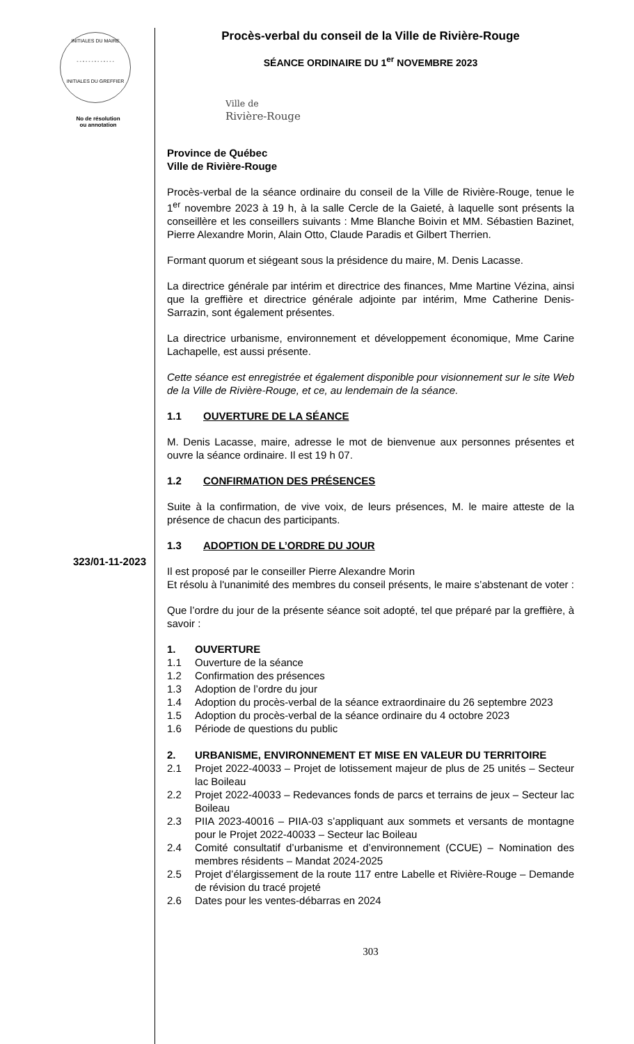INITIALES DU MAIRE
- - - - - - - - - - - - -
INITIALES DU GREFFIER
No de résolution
ou annotation
323/01-11-2023
Procès-verbal du conseil de la Ville de Rivière-Rouge
SÉANCE ORDINAIRE DU 1<sup>er</sup> NOVEMBRE 2023
Ville de
Rivière-Rouge
Province de Québec
Ville de Rivière-Rouge
Procès-verbal de la séance ordinaire du conseil de la Ville de Rivière-Rouge, tenue le 1<sup>er</sup> novembre 2023 à 19 h, à la salle Cercle de la Gaieté, à laquelle sont présents la conseillère et les conseillers suivants : Mme Blanche Boivin et MM. Sébastien Bazinet, Pierre Alexandre Morin, Alain Otto, Claude Paradis et Gilbert Therrien.
Formant quorum et siégeant sous la présidence du maire, M. Denis Lacasse.
La directrice générale par intérim et directrice des finances, Mme Martine Vézina, ainsi que la greffière et directrice générale adjointe par intérim, Mme Catherine Denis-Sarrazin, sont également présentes.
La directrice urbanisme, environnement et développement économique, Mme Carine Lachapelle, est aussi présente.
Cette séance est enregistrée et également disponible pour visionnement sur le site Web de la Ville de Rivière-Rouge, et ce, au lendemain de la séance.
1.1 OUVERTURE DE LA SÉANCE
M. Denis Lacasse, maire, adresse le mot de bienvenue aux personnes présentes et ouvre la séance ordinaire. Il est 19 h 07.
1.2 CONFIRMATION DES PRÉSENCES
Suite à la confirmation, de vive voix, de leurs présences, M. le maire atteste de la présence de chacun des participants.
1.3 ADOPTION DE L’ORDRE DU JOUR
Il est proposé par le conseiller Pierre Alexandre Morin
Et résolu à l'unanimité des membres du conseil présents, le maire s’abstenant de voter :
Que l’ordre du jour de la présente séance soit adopté, tel que préparé par la greffière, à savoir :
1. OUVERTURE
1.1 Ouverture de la séance
1.2 Confirmation des présences
1.3 Adoption de l’ordre du jour
1.4 Adoption du procès-verbal de la séance extraordinaire du 26 septembre 2023
1.5 Adoption du procès-verbal de la séance ordinaire du 4 octobre 2023
1.6 Période de questions du public
2. URBANISME, ENVIRONNEMENT ET MISE EN VALEUR DU TERRITOIRE
2.1 Projet 2022-40033 – Projet de lotissement majeur de plus de 25 unités – Secteur lac Boileau
2.2 Projet 2022-40033 – Redevances fonds de parcs et terrains de jeux – Secteur lac Boileau
2.3 PIIA 2023-40016 – PIIA-03 s’appliquant aux sommets et versants de montagne pour le Projet 2022-40033 – Secteur lac Boileau
2.4 Comité consultatif d’urbanisme et d’environnement (CCUE) – Nomination des membres résidents – Mandat 2024-2025
2.5 Projet d’élargissement de la route 117 entre Labelle et Rivière-Rouge – Demande de révision du tracé projeté
2.6 Dates pour les ventes-débarras en 2024
303